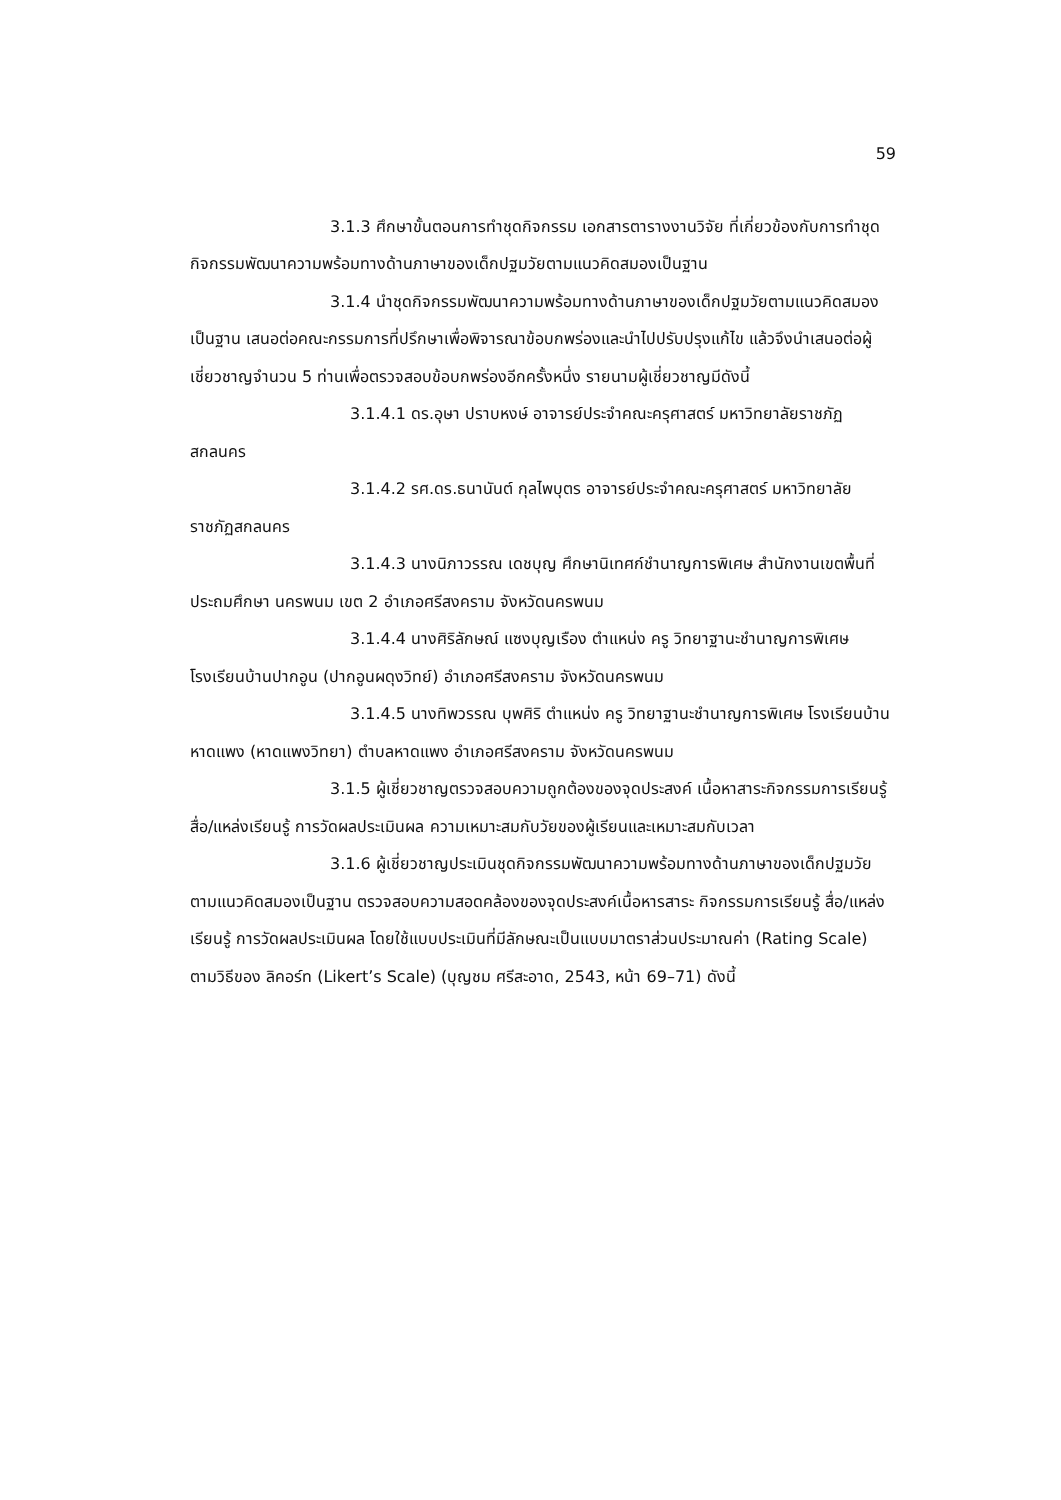59
3.1.3 ศึกษาขั้นตอนการทำชุดกิจกรรม เอกสารตารางงานวิจัย ที่เกี่ยวข้องกับการทำชุดกิจกรรมพัฒนาความพร้อมทางด้านภาษาของเด็กปฐมวัยตามแนวคิดสมองเป็นฐาน
3.1.4 นำชุดกิจกรรมพัฒนาความพร้อมทางด้านภาษาของเด็กปฐมวัยตามแนวคิดสมองเป็นฐาน เสนอต่อคณะกรรมการที่ปรึกษาเพื่อพิจารณาข้อบกพร่องและนำไปปรับปรุงแก้ไข แล้วจึงนำเสนอต่อผู้เชี่ยวชาญจำนวน 5 ท่านเพื่อตรวจสอบข้อบกพร่องอีกครั้งหนึ่ง รายนามผู้เชี่ยวชาญมีดังนี้
3.1.4.1 ดร.อุษา ปราบหงษ์ อาจารย์ประจำคณะครุศาสตร์ มหาวิทยาลัยราชภัฏสกลนคร
3.1.4.2 รศ.ดร.ธนานันต์ กุลไพบุตร อาจารย์ประจำคณะครุศาสตร์ มหาวิทยาลัยราชภัฏสกลนคร
3.1.4.3 นางนิภาวรรณ เดชบุญ ศึกษานิเทศก์ชำนาญการพิเศษ สำนักงานเขตพื้นที่ ประถมศึกษา นครพนม เขต 2 อำเภอศรีสงคราม จังหวัดนครพนม
3.1.4.4 นางศิริลักษณ์ แซงบุญเรือง ตำแหน่ง ครู วิทยาฐานะชำนาญการพิเศษโรงเรียนบ้านปากอูน (ปากอูนผดุงวิทย์) อำเภอศรีสงคราม จังหวัดนครพนม
3.1.4.5 นางทิพวรรณ บุพศิริ ตำแหน่ง ครู วิทยาฐานะชำนาญการพิเศษ โรงเรียนบ้านหาดแพง (หาดแพงวิทยา) ตำบลหาดแพง อำเภอศรีสงคราม จังหวัดนครพนม
3.1.5 ผู้เชี่ยวชาญตรวจสอบความถูกต้องของจุดประสงค์ เนื้อหาสาระกิจกรรมการเรียนรู้ สื่อ/แหล่งเรียนรู้ การวัดผลประเมินผล ความเหมาะสมกับวัยของผู้เรียนและเหมาะสมกับเวลา
3.1.6 ผู้เชี่ยวชาญประเมินชุดกิจกรรมพัฒนาความพร้อมทางด้านภาษาของเด็กปฐมวัยตามแนวคิดสมองเป็นฐาน ตรวจสอบความสอดคล้องของจุดประสงค์เนื้อหารสาระ กิจกรรมการเรียนรู้ สื่อ/แหล่งเรียนรู้ การวัดผลประเมินผล โดยใช้แบบประเมินที่มีลักษณะเป็นแบบมาตราส่วนประมาณค่า (Rating Scale) ตามวิธีของ ลิคอร์ท (Likert’s Scale) (บุญชม ศรีสะอาด, 2543, หน้า 69–71) ดังนี้